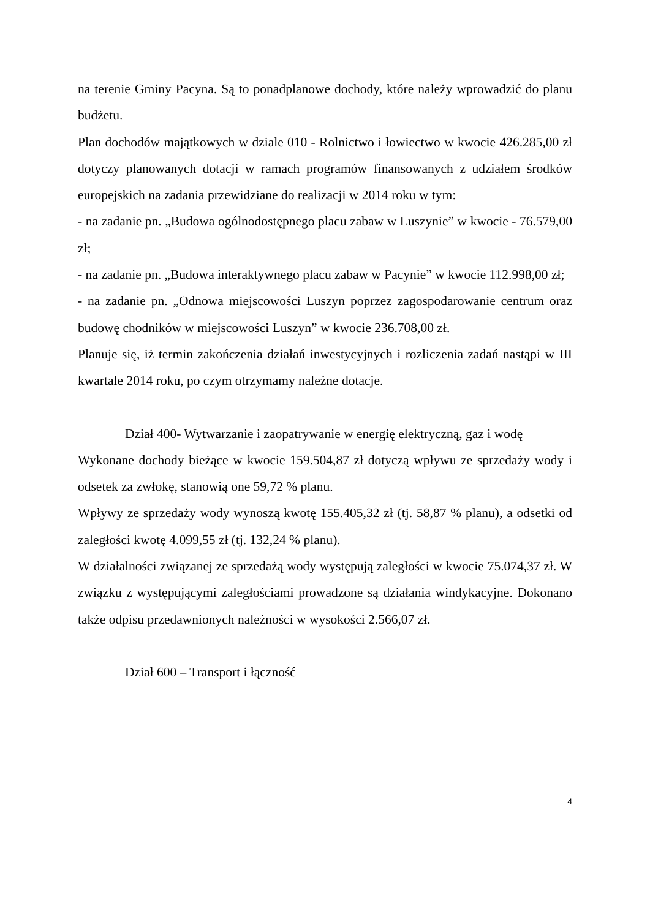na terenie Gminy Pacyna. Są to ponadplanowe dochody, które należy wprowadzić do planu budżetu.
Plan dochodów majątkowych w dziale 010 - Rolnictwo i łowiectwo w kwocie 426.285,00 zł dotyczy planowanych dotacji w ramach programów finansowanych z udziałem środków europejskich na zadania przewidziane do realizacji w 2014 roku w tym:
- na zadanie pn. „Budowa ogólnodostępnego placu zabaw w Luszynie” w kwocie - 76.579,00 zł;
- na zadanie pn. „Budowa interaktywnego placu zabaw w Pacynie” w kwocie 112.998,00 zł;
- na zadanie pn. „Odnowa miejscowości Luszyn poprzez zagospodarowanie centrum oraz budowę chodników w miejscowości Luszyn” w kwocie 236.708,00 zł.
Planuje się, iż termin zakończenia działań inwestycyjnych i rozliczenia zadań nastąpi w III kwartale 2014 roku, po czym otrzymamy należne dotacje.
Dział 400- Wytwarzanie i zaopatrywanie w energię elektryczną, gaz i wodę
Wykonane dochody bieżące w kwocie 159.504,87 zł dotyczą wpływu ze sprzedaży wody i odsetek za zwłokę, stanowią one 59,72 % planu.
Wpływy ze sprzedaży wody wynoszą kwotę 155.405,32 zł (tj. 58,87 % planu), a odsetki od zaległości kwotę 4.099,55 zł (tj. 132,24 % planu).
W działalności związanej ze sprzedażą wody występują zaległości w kwocie 75.074,37 zł. W związku z występującymi zaległościami prowadzone są działania windykacyjne. Dokonano także odpisu przedawnionych należności w wysokości 2.566,07 zł.
Dział 600 – Transport i łączność
4